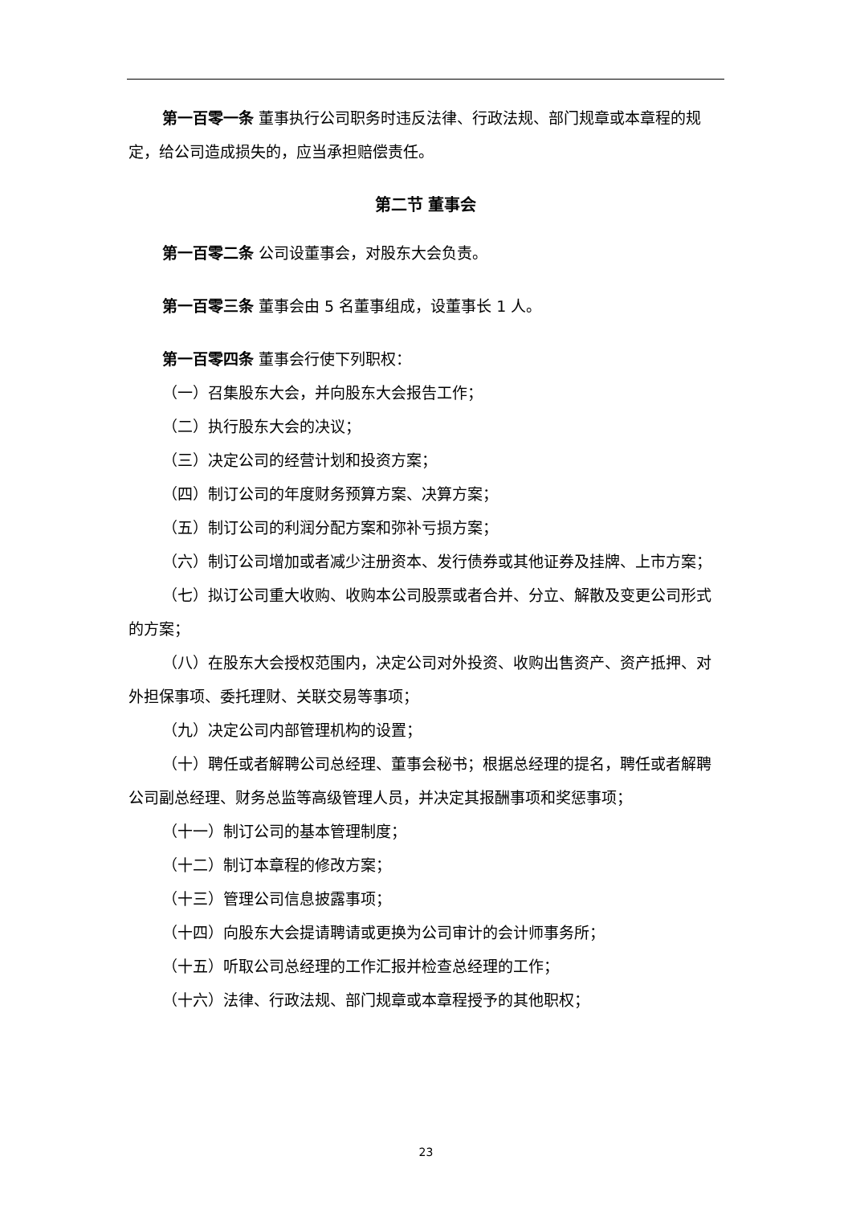第一百零一条 董事执行公司职务时违反法律、行政法规、部门规章或本章程的规定，给公司造成损失的，应当承担赔偿责任。
第二节 董事会
第一百零二条 公司设董事会，对股东大会负责。
第一百零三条 董事会由 5 名董事组成，设董事长 1 人。
第一百零四条 董事会行使下列职权：
（一）召集股东大会，并向股东大会报告工作；
（二）执行股东大会的决议；
（三）决定公司的经营计划和投资方案；
（四）制订公司的年度财务预算方案、决算方案；
（五）制订公司的利润分配方案和弥补亏损方案；
（六）制订公司增加或者减少注册资本、发行债券或其他证券及挂牌、上市方案；
（七）拟订公司重大收购、收购本公司股票或者合并、分立、解散及变更公司形式的方案；
（八）在股东大会授权范围内，决定公司对外投资、收购出售资产、资产抵押、对外担保事项、委托理财、关联交易等事项；
（九）决定公司内部管理机构的设置；
（十）聘任或者解聘公司总经理、董事会秘书；根据总经理的提名，聘任或者解聘公司副总经理、财务总监等高级管理人员，并决定其报酬事项和奖惩事项；
（十一）制订公司的基本管理制度；
（十二）制订本章程的修改方案；
（十三）管理公司信息披露事项；
（十四）向股东大会提请聘请或更换为公司审计的会计师事务所；
（十五）听取公司总经理的工作汇报并检查总经理的工作；
（十六）法律、行政法规、部门规章或本章程授予的其他职权；
23